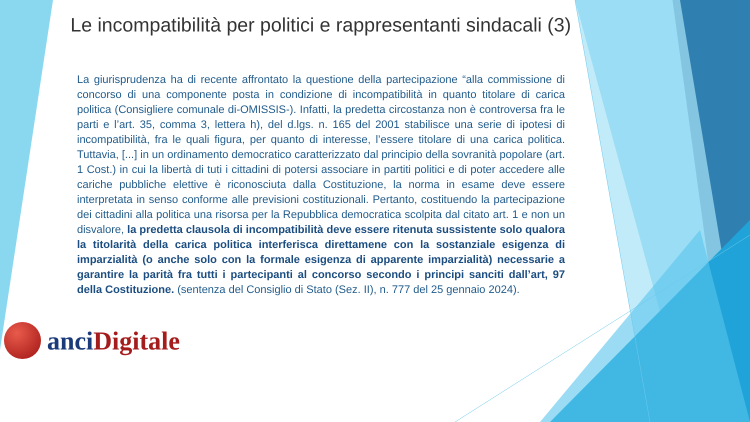Le incompatibilità per politici e rappresentanti sindacali (3)
La giurisprudenza ha di recente affrontato la questione della partecipazione “alla commissione di concorso di una componente posta in condizione di incompatibilità in quanto titolare di carica politica (Consigliere comunale di-OMISSIS-). Infatti, la predetta circostanza non è controversa fra le parti e l’art. 35, comma 3, lettera h), del d.lgs. n. 165 del 2001 stabilisce una serie di ipotesi di incompatibilità, fra le quali figura, per quanto di interesse, l’essere titolare di una carica politica. Tuttavia, [...] in un ordinamento democratico caratterizzato dal principio della sovranità popolare (art. 1 Cost.) in cui la libertà di tuti i cittadini di potersi associare in partiti politici e di poter accedere alle cariche pubbliche elettive è riconosciuta dalla Costituzione, la norma in esame deve essere interpretata in senso conforme alle previsioni costituzionali. Pertanto, costituendo la partecipazione dei cittadini alla politica una risorsa per la Repubblica democratica scolpita dal citato art. 1 e non un disvalore, la predetta clausola di incompatibilità deve essere ritenuta sussistente solo qualora la titolarità della carica politica interferisca direttamene con la sostanziale esigenza di imparzialità (o anche solo con la formale esigenza di apparente imparzialità) necessarie a garantire la parità fra tutti i partecipanti al concorso secondo i principi sanciti dall’art, 97 della Costituzione. (sentenza del Consiglio di Stato (Sez. II), n. 777 del 25 gennaio 2024).
anci Digitale